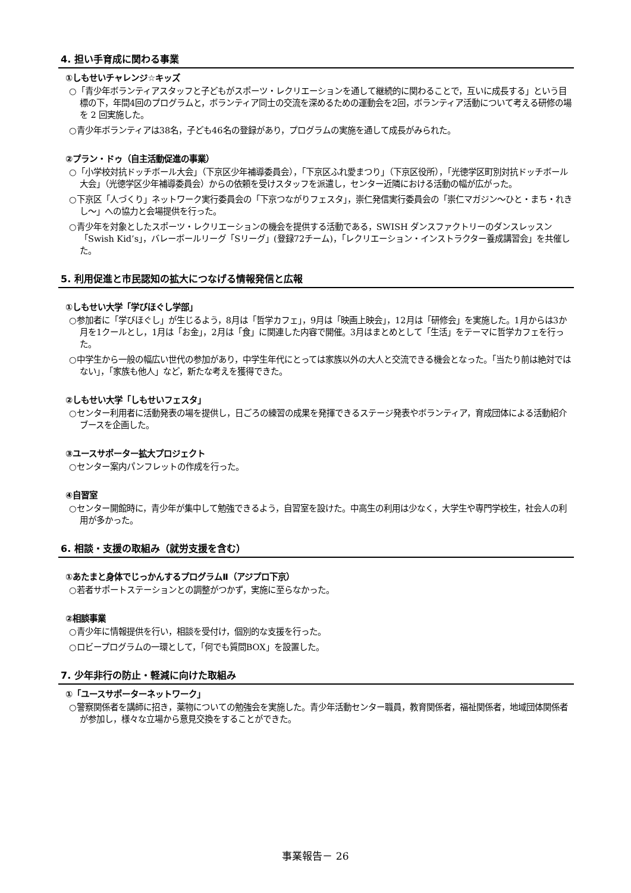4. 担い手育成に関わる事業
①しもせいチャレンジ☆キッズ
○「青少年ボランティアスタッフと子どもがスポーツ・レクリエーションを通して継続的に関わることで，互いに成長する」という目標の下，年間4回のプログラムと，ボランティア同士の交流を深めるための運動会を2回，ボランティア活動について考える研修の場を 2 回実施した。
○青少年ボランティアは38名，子ども46名の登録があり，プログラムの実施を通して成長がみられた。
②プラン・ドゥ（自主活動促進の事業）
○「小学校対抗ドッチボール大会」（下京区少年補導委員会），「下京区ふれ愛まつり」（下京区役所），「光徳学区町別対抗ドッチボール大会」（光徳学区少年補導委員会）からの依頼を受けスタッフを派遣し，センター近隣における活動の幅が広がった。
○下京区「人づくり」ネットワーク実行委員会の「下京つながりフェスタ」，崇仁発信実行委員会の「崇仁マガジン～ひと・まち・れきし～」への協力と会場提供を行った。
○青少年を対象としたスポーツ・レクリエーションの機会を提供する活動である，SWISH ダンスファクトリーのダンスレッスン「Swish Kid’s」，バレーボールリーグ「Sリーグ」(登録72チーム)，「レクリエーション・インストラクター養成講習会」を共催した。
5. 利用促進と市民認知の拡大につなげる情報発信と広報
①しもせい大学「学びほぐし学部」
○参加者に「学びほぐし」が生じるよう，8月は「哲学カフェ」，9月は「映画上映会」，12月は「研修会」を実施した。1月からは3か月を1クールとし，1月は「お金」，2月は「食」に関連した内容で開催。3月はまとめとして「生活」をテーマに哲学カフェを行った。
○中学生から一般の幅広い世代の参加があり，中学生年代にとっては家族以外の大人と交流できる機会となった。「当たり前は絶対ではない」，「家族も他人」など，新たな考えを獲得できた。
②しもせい大学「しもせいフェスタ」
○センター利用者に活動発表の場を提供し，日ごろの練習の成果を発揮できるステージ発表やボランティア，育成団体による活動紹介ブースを企画した。
③ユースサポーター拡大プロジェクト
○センター案内パンフレットの作成を行った。
④自習室
○センター開館時に，青少年が集中して勉強できるよう，自習室を設けた。中高生の利用は少なく，大学生や専門学校生，社会人の利用が多かった。
6. 相談・支援の取組み（就労支援を含む）
①あたまと身体でじっかんするプログラムⅡ（アジプロ下京）
○若者サポートステーションとの調整がつかず，実施に至らなかった。
②相談事業
○青少年に情報提供を行い，相談を受付け，個別的な支援を行った。
○ロビープログラムの一環として，「何でも質問BOX」を設置した。
7. 少年非行の防止・軽減に向けた取組み
①「ユースサポーターネットワーク」
○警察関係者を講師に招き，薬物についての勉強会を実施した。青少年活動センター職員，教育関係者，福祉関係者，地域団体関係者が参加し，様々な立場から意見交換をすることができた。
事業報告－ 26